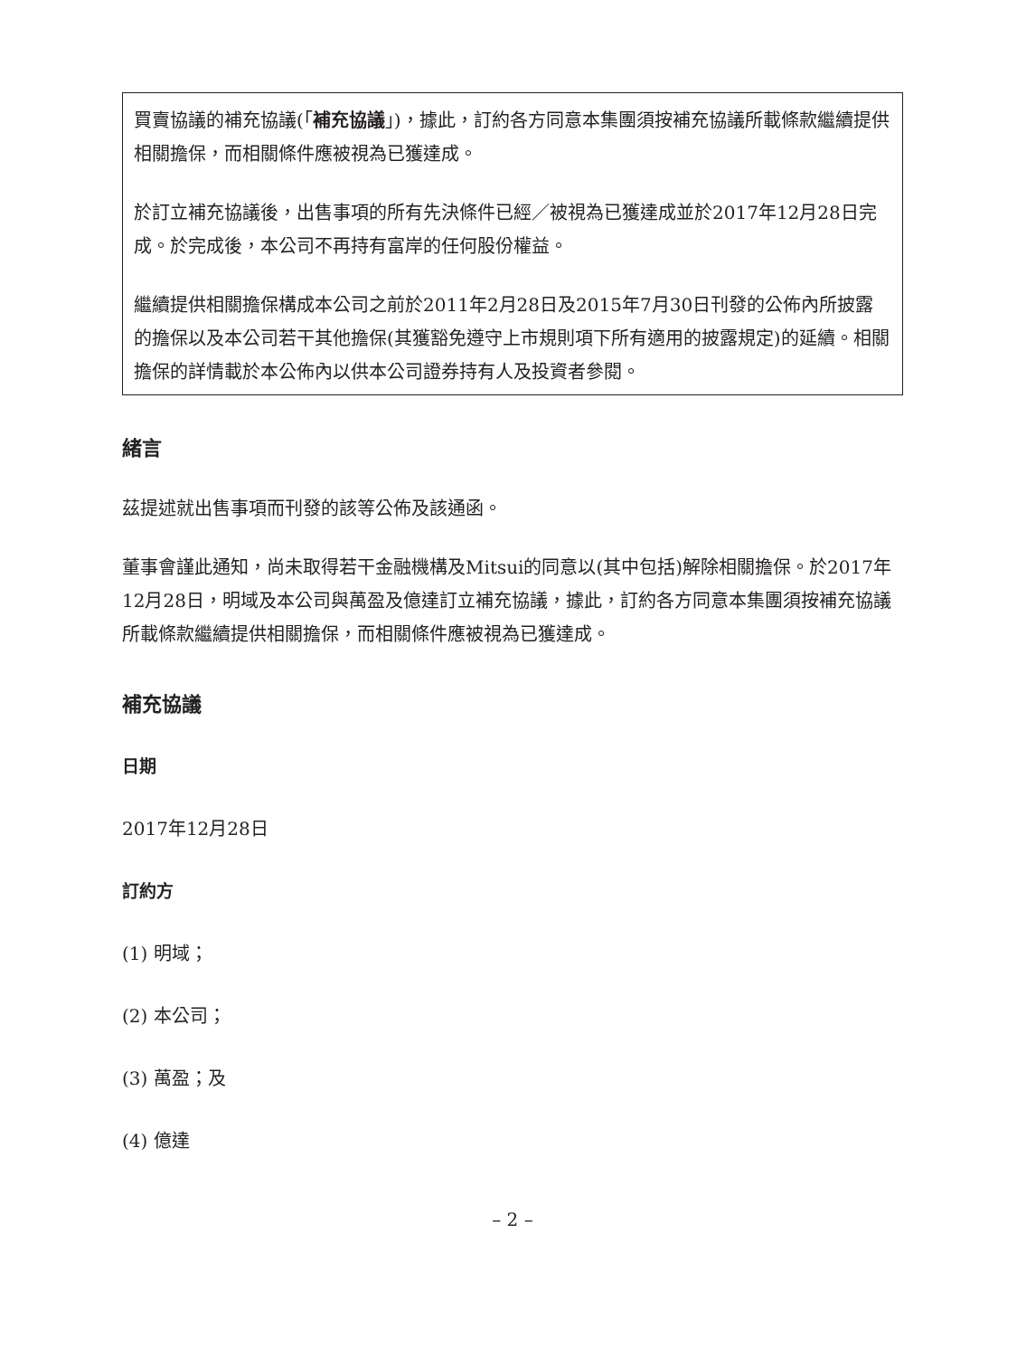買賣協議的補充協議(「補充協議」)，據此，訂約各方同意本集團須按補充協議所載條款繼續提供相關擔保，而相關條件應被視為已獲達成。
於訂立補充協議後，出售事項的所有先決條件已經／被視為已獲達成並於2017年12月28日完成。於完成後，本公司不再持有富岸的任何股份權益。
繼續提供相關擔保構成本公司之前於2011年2月28日及2015年7月30日刊發的公佈內所披露的擔保以及本公司若干其他擔保(其獲豁免遵守上市規則項下所有適用的披露規定)的延續。相關擔保的詳情載於本公佈內以供本公司證券持有人及投資者參閱。
緒言
茲提述就出售事項而刊發的該等公佈及該通函。
董事會謹此通知，尚未取得若干金融機構及Mitsui的同意以(其中包括)解除相關擔保。於2017年12月28日，明域及本公司與萬盈及億達訂立補充協議，據此，訂約各方同意本集團須按補充協議所載條款繼續提供相關擔保，而相關條件應被視為已獲達成。
補充協議
日期
2017年12月28日
訂約方
(1) 明域；
(2) 本公司；
(3) 萬盈；及
(4) 億達
– 2 –